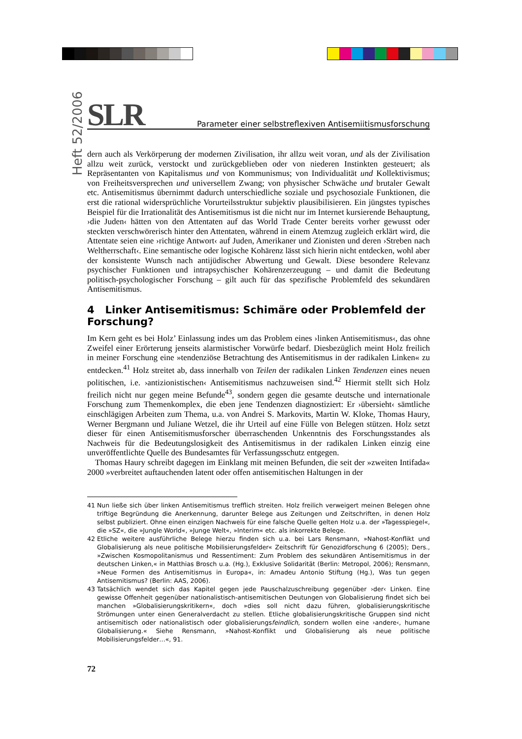Heft 52/2006
SLR Parameter einer selbstreflexiven Antisemiitismusforschung
dern auch als Verkörperung der modernen Zivilisation, ihr allzu weit voran, und als der Zivilisation allzu weit zurück, verstockt und zurückgeblieben oder von niederen Instinkten gesteuert; als Repräsentanten von Kapitalismus und von Kommunismus; von Individualität und Kollektivismus; von Freiheitsversprechen und universellem Zwang; von physischer Schwäche und brutaler Gewalt etc. Antisemitismus übernimmt dadurch unterschiedliche soziale und psychosoziale Funktionen, die erst die rational widersprüchliche Vorurteilsstruktur subjektiv plausibilisieren. Ein jüngstes typisches Beispiel für die Irrationalität des Antisemitismus ist die nicht nur im Internet kursierende Behauptung, ›die Juden‹ hätten von den Attentaten auf das World Trade Center bereits vorher gewusst oder steckten verschwörerisch hinter den Attentaten, während in einem Atemzug zugleich erklärt wird, die Attentate seien eine ›richtige Antwort‹ auf Juden, Amerikaner und Zionisten und deren ›Streben nach Weltherrschaft‹. Eine semantische oder logische Kohärenz lässt sich hierin nicht entdecken, wohl aber der konsistente Wunsch nach antijüdischer Abwertung und Gewalt. Diese besondere Relevanz psychischer Funktionen und intrapsychischer Kohärenzerzeugung – und damit die Bedeutung politisch-psychologischer Forschung – gilt auch für das spezifische Problemfeld des sekundären Antisemitismus.
4 Linker Antisemitismus: Schimäre oder Problemfeld der Forschung?
Im Kern geht es bei Holz’ Einlassung indes um das Problem eines ›linken Antisemitismus‹, das ohne Zweifel einer Erörterung jenseits alarmistischer Vorwürfe bedarf. Diesbezüglich meint Holz freilich in meiner Forschung eine »tendenziöse Betrachtung des Antisemitismus in der radikalen Linken« zu entdecken.<sup>41</sup> Holz streitet ab, dass innerhalb von Teilen der radikalen Linken Tendenzen eines neuen politischen, i.e. ›antizionistischen‹ Antisemitismus nachzuweisen sind.<sup>42</sup> Hiermit stellt sich Holz freilich nicht nur gegen meine Befunde<sup>43</sup>, sondern gegen die gesamte deutsche und internationale Forschung zum Themenkomplex, die eben jene Tendenzen diagnostiziert: Er ›übersieht‹ sämtliche einschlägigen Arbeiten zum Thema, u.a. von Andrei S. Markovits, Martin W. Kloke, Thomas Haury, Werner Bergmann und Juliane Wetzel, die ihr Urteil auf eine Fülle von Belegen stützen. Holz setzt dieser für einen Antisemitismusforscher überraschenden Unkenntnis des Forschungsstandes als Nachweis für die Bedeutungslosigkeit des Antisemitismus in der radikalen Linken einzig eine unveröffentlichte Quelle des Bundesamtes für Verfassungsschutz entgegen.
Thomas Haury schreibt dagegen im Einklang mit meinen Befunden, die seit der »zweiten Intifada« 2000 »verbreitet auftauchenden latent oder offen antisemitischen Haltungen in der
41 Nun ließe sich über linken Antisemitismus trefflich streiten. Holz freilich verweigert meinen Belegen ohne triftige Begründung die Anerkennung, darunter Belege aus Zeitungen und Zeitschriften, in denen Holz selbst publiziert. Ohne einen einzigen Nachweis für eine falsche Quelle gelten Holz u.a. der »Tagesspiegel«, die »SZ«, die »Jungle World«, »Junge Welt«, »Interim« etc. als inkorrekte Belege.
42 Etliche weitere ausführliche Belege hierzu finden sich u.a. bei Lars Rensmann, »Nahost-Konflikt und Globalisierung als neue politische Mobilisierungsfelder« Zeitschrift für Genozidforschung 6 (2005); Ders., »Zwischen Kosmopolitanismus und Ressentiment: Zum Problem des sekundären Antisemitismus in der deutschen Linken,« in Matthias Brosch u.a. (Hg.), Exklusive Solidarität (Berlin: Metropol, 2006); Rensmann, »Neue Formen des Antisemitismus in Europa«, in: Amadeu Antonio Stiftung (Hg.), Was tun gegen Antisemitismus? (Berlin: AAS, 2006).
43 Tatsächlich wendet sich das Kapitel gegen jede Pauschalzuschreibung gegenüber ›der‹ Linken. Eine gewisse Offenheit gegenüber nationalistisch-antisemitischen Deutungen von Globalisierung findet sich bei manchen »Globalisierungskritikern«, doch »dies soll nicht dazu führen, globalisierungskritische Strömungen unter einen Generalverdacht zu stellen. Etliche globalisierungskritische Gruppen sind nicht antisemitisch oder nationalistisch oder globalisierungsfeindlich, sondern wollen eine ›andere‹, humane Globalisierung.« Siehe Rensmann, »Nahost-Konflikt und Globalisierung als neue politische Mobilisierungsfelder…«, 91.
72